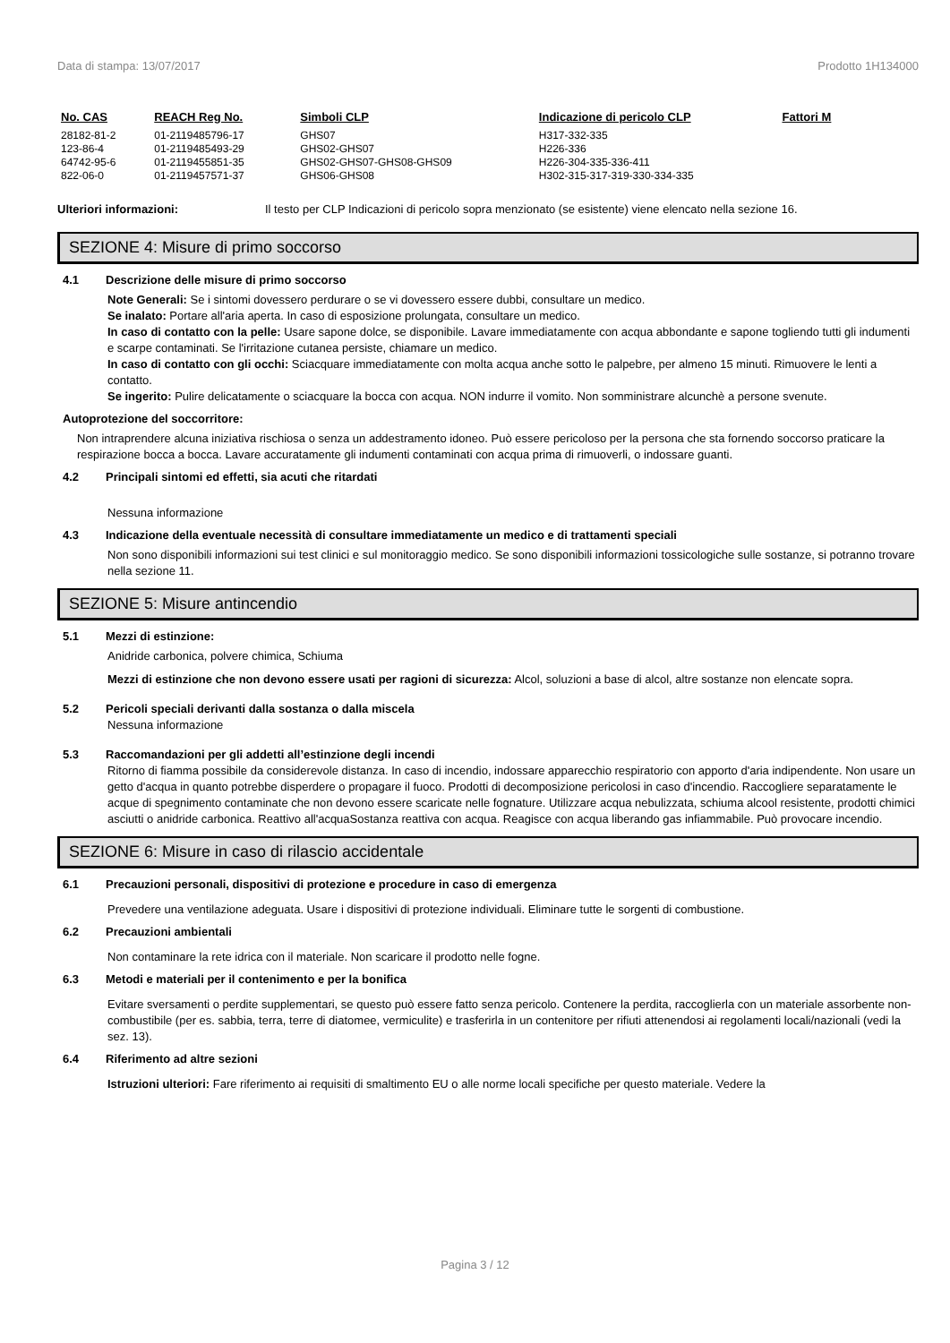Data di stampa: 13/07/2017 Prodotto 1H134000
| No. CAS | REACH Reg No. | Simboli CLP | Indicazione di pericolo CLP | Fattori M |
| --- | --- | --- | --- | --- |
| 28182-81-2 | 01-2119485796-17 | GHS07 | H317-332-335 | |
| 123-86-4 | 01-2119485493-29 | GHS02-GHS07 | H226-336 | |
| 64742-95-6 | 01-2119455851-35 | GHS02-GHS07-GHS08-GHS09 | H226-304-335-336-411 | |
| 822-06-0 | 01-2119457571-37 | GHS06-GHS08 | H302-315-317-319-330-334-335 | |
Ulteriori informazioni: Il testo per CLP Indicazioni di pericolo sopra menzionato (se esistente) viene elencato nella sezione 16.
SEZIONE 4: Misure di primo soccorso
4.1 Descrizione delle misure di primo soccorso
Note Generali: Se i sintomi dovessero perdurare o se vi dovessero essere dubbi, consultare un medico.
Se inalato: Portare all'aria aperta. In caso di esposizione prolungata, consultare un medico.
In caso di contatto con la pelle: Usare sapone dolce, se disponibile. Lavare immediatamente con acqua abbondante e sapone togliendo tutti gli indumenti e scarpe contaminati. Se l'irritazione cutanea persiste, chiamare un medico.
In caso di contatto con gli occhi: Sciacquare immediatamente con molta acqua anche sotto le palpebre, per almeno 15 minuti. Rimuovere le lenti a contatto.
Se ingerito: Pulire delicatamente o sciacquare la bocca con acqua. NON indurre il vomito. Non somministrare alcunchè a persone svenute.
Autoprotezione del soccorritore:
Non intraprendere alcuna iniziativa rischiosa o senza un addestramento idoneo. Può essere pericoloso per la persona che sta fornendo soccorso praticare la respirazione bocca a bocca. Lavare accuratamente gli indumenti contaminati con acqua prima di rimuoverli, o indossare guanti.
4.2 Principali sintomi ed effetti, sia acuti che ritardati
Nessuna informazione
4.3 Indicazione della eventuale necessità di consultare immediatamente un medico e di trattamenti speciali
Non sono disponibili informazioni sui test clinici e sul monitoraggio medico. Se sono disponibili informazioni tossicologiche sulle sostanze, si potranno trovare nella sezione 11.
SEZIONE 5: Misure antincendio
5.1 Mezzi di estinzione:
Anidride carbonica, polvere chimica, Schiuma
Mezzi di estinzione che non devono essere usati per ragioni di sicurezza: Alcol, soluzioni a base di alcol, altre sostanze non elencate sopra.
5.2 Pericoli speciali derivanti dalla sostanza o dalla miscela
Nessuna informazione
5.3 Raccomandazioni per gli addetti all’estinzione degli incendi
Ritorno di fiamma possibile da considerevole distanza. In caso di incendio, indossare apparecchio respiratorio con apporto d'aria indipendente. Non usare un getto d'acqua in quanto potrebbe disperdere o propagare il fuoco. Prodotti di decomposizione pericolosi in caso d'incendio. Raccogliere separatamente le acque di spegnimento contaminate che non devono essere scaricate nelle fognature. Utilizzare acqua nebulizzata, schiuma alcool resistente, prodotti chimici asciutti o anidride carbonica. Reattivo all'acquaSostanza reattiva con acqua. Reagisce con acqua liberando gas infiammabile. Può provocare incendio.
SEZIONE 6: Misure in caso di rilascio accidentale
6.1 Precauzioni personali, dispositivi di protezione e procedure in caso di emergenza
Prevedere una ventilazione adeguata. Usare i dispositivi di protezione individuali. Eliminare tutte le sorgenti di combustione.
6.2 Precauzioni ambientali
Non contaminare la rete idrica con il materiale. Non scaricare il prodotto nelle fogne.
6.3 Metodi e materiali per il contenimento e per la bonifica
Evitare sversamenti o perdite supplementari, se questo può essere fatto senza pericolo. Contenere la perdita, raccoglierla con un materiale assorbente non-combustibile (per es. sabbia, terra, terre di diatomee, vermiculite) e trasferirla in un contenitore per rifiuti attenendosi ai regolamenti locali/nazionali (vedi la sez. 13).
6.4 Riferimento ad altre sezioni
Istruzioni ulteriori: Fare riferimento ai requisiti di smaltimento EU o alle norme locali specifiche per questo materiale. Vedere la
Pagina 3 / 12